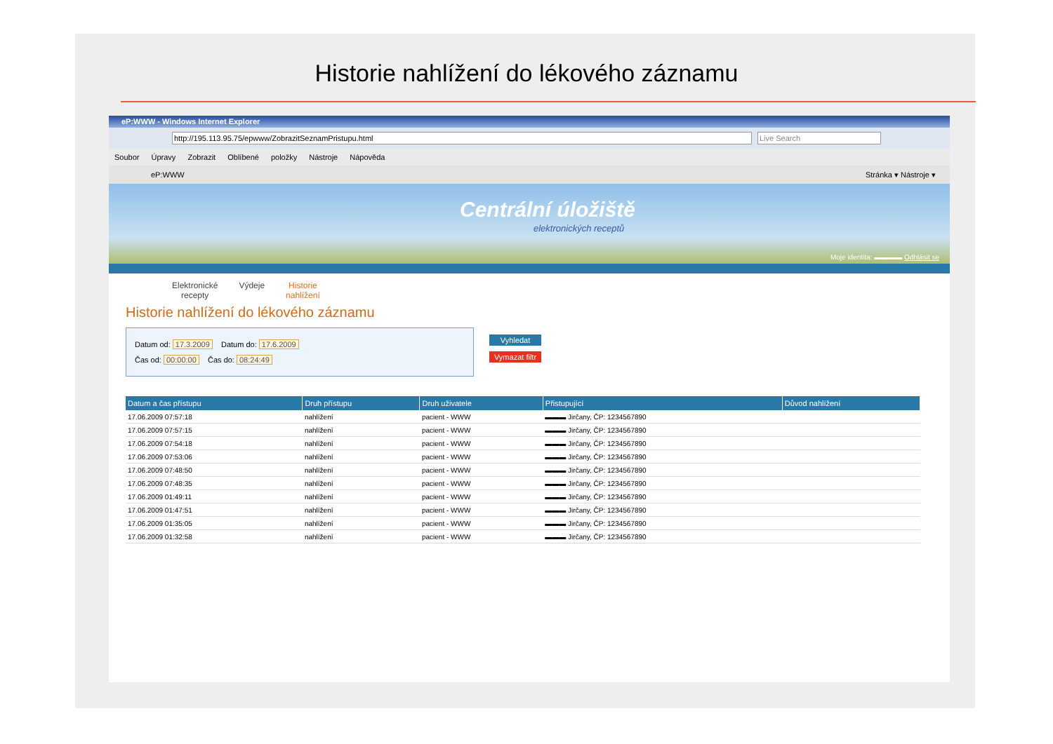Historie nahlížení do lékového záznamu
eP:WWW - Windows Internet Explorer
http://195.113.95.75/epwww/ZobrazitSeznamPristupu.html Live Search
Soubor Úpravy Zobrazit Oblíbené položky Nástroje Nápověda
eP:WWW Stránka ▾ Nástroje ▾
Centrální úložiště
elektronických receptů
Moje identita: ▬▬▬▬ Odhlásit se
Elektronické
recepty Výdeje Historie
nahlížení
Historie nahlížení do lékového záznamu
Datum od: 17.3.2009 Datum do: 17.6.2009
Čas od: 00:00:00 Čas do: 08:24:49
Vyhledat
Vymazat filtr
| Datum a čas přístupu | Druh přístupu | Druh uživatele | Přistupující | Důvod nahlížení |
| --- | --- | --- | --- | --- |
| 17.06.2009 07:57:18 | nahlížení | pacient - WWW | ▬▬▬ Jirčany, ČP: 1234567890 | |
| 17.06.2009 07:57:15 | nahlížení | pacient - WWW | ▬▬▬ Jirčany, ČP: 1234567890 | |
| 17.06.2009 07:54:18 | nahlížení | pacient - WWW | ▬▬▬ Jirčany, ČP: 1234567890 | |
| 17.06.2009 07:53:06 | nahlížení | pacient - WWW | ▬▬▬ Jirčany, ČP: 1234567890 | |
| 17.06.2009 07:48:50 | nahlížení | pacient - WWW | ▬▬▬ Jirčany, ČP: 1234567890 | |
| 17.06.2009 07:48:35 | nahlížení | pacient - WWW | ▬▬▬ Jirčany, ČP: 1234567890 | |
| 17.06.2009 01:49:11 | nahlížení | pacient - WWW | ▬▬▬ Jirčany, ČP: 1234567890 | |
| 17.06.2009 01:47:51 | nahlížení | pacient - WWW | ▬▬▬ Jirčany, ČP: 1234567890 | |
| 17.06.2009 01:35:05 | nahlížení | pacient - WWW | ▬▬▬ Jirčany, ČP: 1234567890 | |
| 17.06.2009 01:32:58 | nahlížení | pacient - WWW | ▬▬▬ Jirčany, ČP: 1234567890 | |